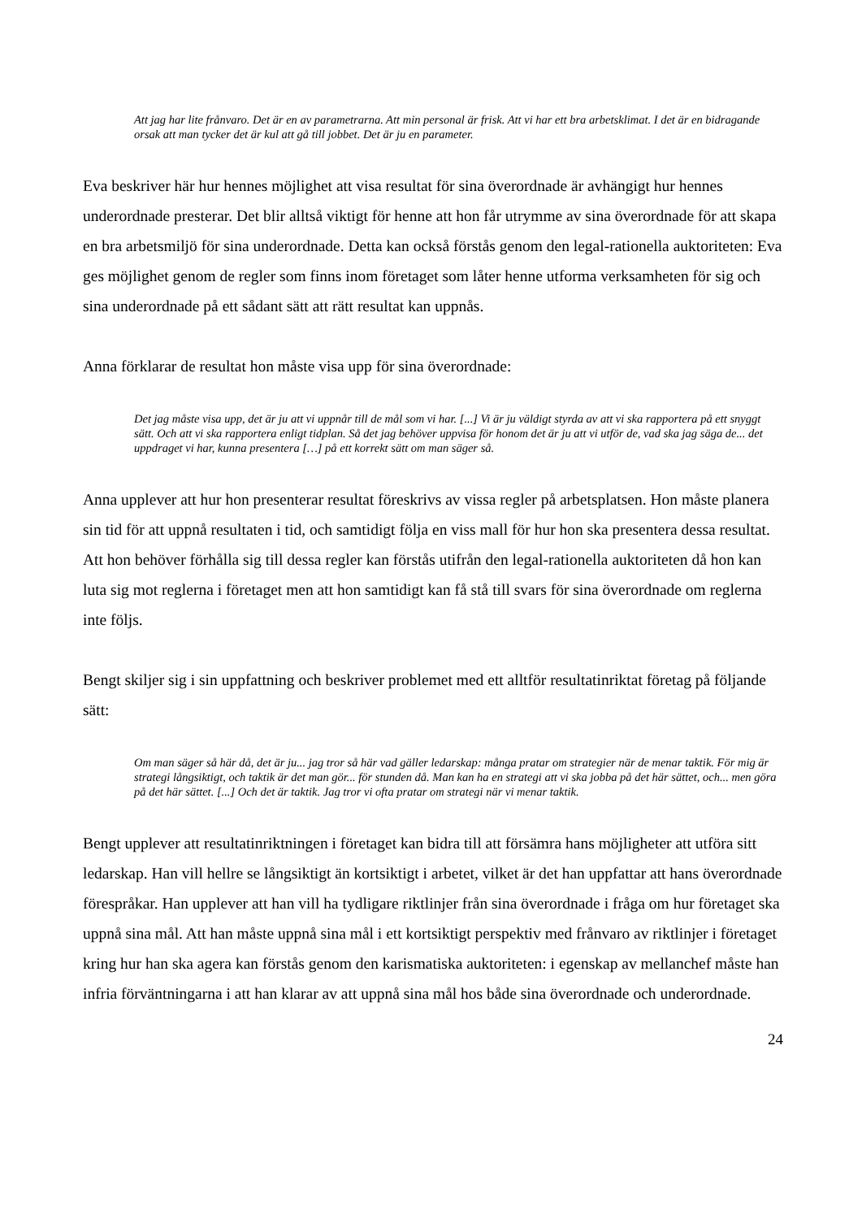Att jag har lite frånvaro. Det är en av parametrarna. Att min personal är frisk. Att vi har ett bra arbetsklimat. I det är en bidragande orsak att man tycker det är kul att gå till jobbet. Det är ju en parameter.
Eva beskriver här hur hennes möjlighet att visa resultat för sina överordnade är avhängigt hur hennes underordnade presterar. Det blir alltså viktigt för henne att hon får utrymme av sina överordnade för att skapa en bra arbetsmiljö för sina underordnade. Detta kan också förstås genom den legal-rationella auktoriteten: Eva ges möjlighet genom de regler som finns inom företaget som låter henne utforma verksamheten för sig och sina underordnade på ett sådant sätt att rätt resultat kan uppnås.
Anna förklarar de resultat hon måste visa upp för sina överordnade:
Det jag måste visa upp, det är ju att vi uppnår till de mål som vi har. [...] Vi är ju väldigt styrda av att vi ska rapportera på ett snyggt sätt. Och att vi ska rapportera enligt tidplan. Så det jag behöver uppvisa för honom det är ju att vi utför de, vad ska jag säga de... det uppdraget vi har, kunna presentera […] på ett korrekt sätt om man säger så.
Anna upplever att hur hon presenterar resultat föreskrivs av vissa regler på arbetsplatsen. Hon måste planera sin tid för att uppnå resultaten i tid, och samtidigt följa en viss mall för hur hon ska presentera dessa resultat. Att hon behöver förhålla sig till dessa regler kan förstås utifrån den legal-rationella auktoriteten då hon kan luta sig mot reglerna i företaget men att hon samtidigt kan få stå till svars för sina överordnade om reglerna inte följs.
Bengt skiljer sig i sin uppfattning och beskriver problemet med ett alltför resultatinriktat företag på följande sätt:
Om man säger så här då, det är ju... jag tror så här vad gäller ledarskap: många pratar om strategier när de menar taktik. För mig är strategi långsiktigt, och taktik är det man gör... för stunden då. Man kan ha en strategi att vi ska jobba på det här sättet, och... men göra på det här sättet. [...] Och det är taktik. Jag tror vi ofta pratar om strategi när vi menar taktik.
Bengt upplever att resultatinriktningen i företaget kan bidra till att försämra hans möjligheter att utföra sitt ledarskap. Han vill hellre se långsiktigt än kortsiktigt i arbetet, vilket är det han uppfattar att hans överordnade förespråkar. Han upplever att han vill ha tydligare riktlinjer från sina överordnade i fråga om hur företaget ska uppnå sina mål. Att han måste uppnå sina mål i ett kortsiktigt perspektiv med frånvaro av riktlinjer i företaget kring hur han ska agera kan förstås genom den karismatiska auktoriteten: i egenskap av mellanchef måste han infria förväntningarna i att han klarar av att uppnå sina mål hos både sina överordnade och underordnade.
24